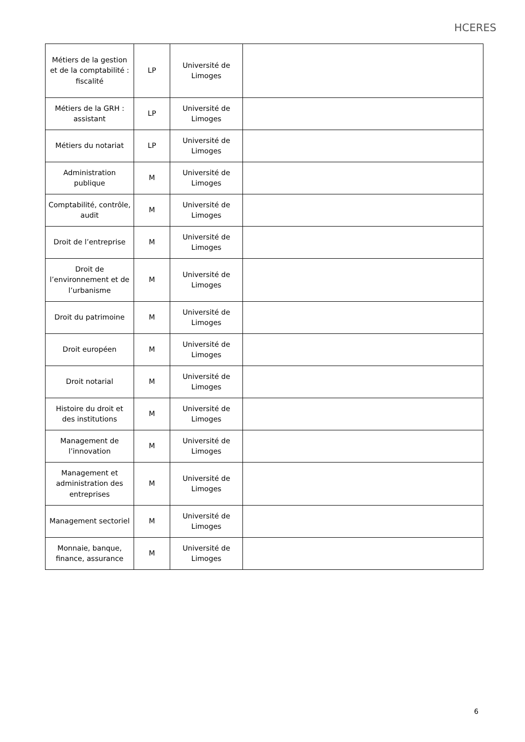HCERES
| Métiers de la gestion et de la comptabilité : fiscalité | LP | Université de Limoges | |
| Métiers de la GRH : assistant | LP | Université de Limoges | |
| Métiers du notariat | LP | Université de Limoges | |
| Administration publique | M | Université de Limoges | |
| Comptabilité, contrôle, audit | M | Université de Limoges | |
| Droit de l’entreprise | M | Université de Limoges | |
| Droit de l’environnement et de l’urbanisme | M | Université de Limoges | |
| Droit du patrimoine | M | Université de Limoges | |
| Droit européen | M | Université de Limoges | |
| Droit notarial | M | Université de Limoges | |
| Histoire du droit et des institutions | M | Université de Limoges | |
| Management de l’innovation | M | Université de Limoges | |
| Management et administration des entreprises | M | Université de Limoges | |
| Management sectoriel | M | Université de Limoges | |
| Monnaie, banque, finance, assurance | M | Université de Limoges | |
6